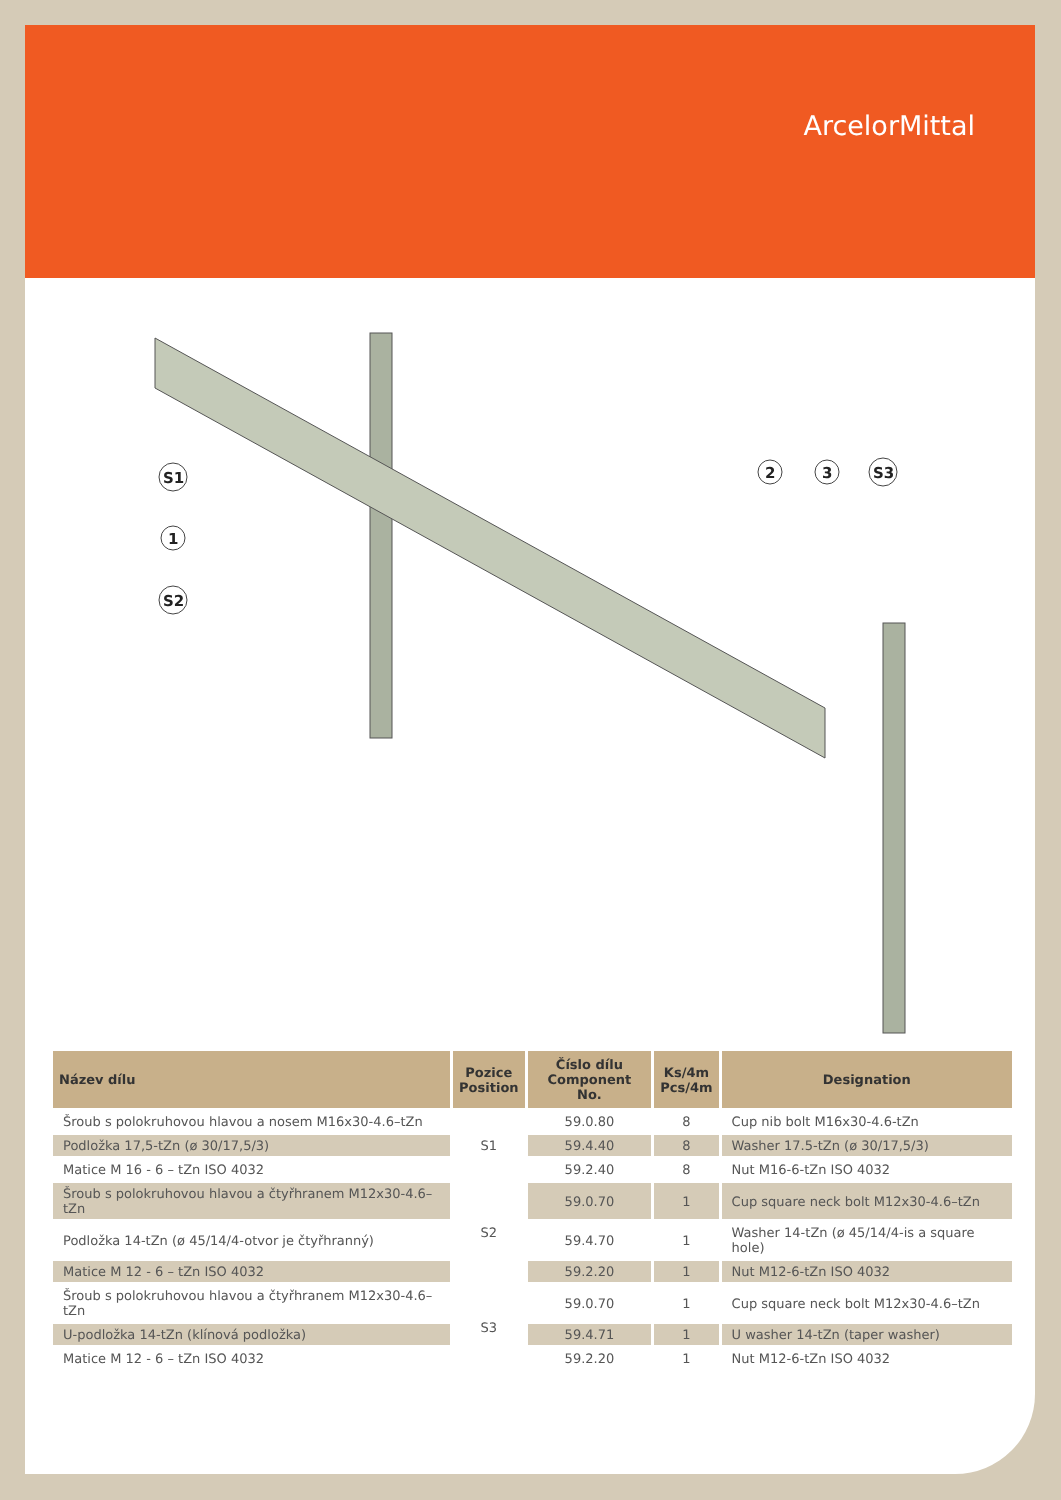ArcelorMittal
S1
1
S2
2
3
S3
| Název dílu | Pozice Position | Číslo dílu Component No. | Ks/4m Pcs/4m | Designation |
| --- | --- | --- | --- | --- |
| Šroub s polokruhovou hlavou a nosem M16x30-4.6–tZn | S1 | 59.0.80 | 8 | Cup nib bolt M16x30-4.6-tZn |
| Podložka 17,5-tZn (ø 30/17,5/3) | | 59.4.40 | 8 | Washer 17.5-tZn (ø 30/17,5/3) |
| Matice M 16 - 6 – tZn ISO 4032 | | 59.2.40 | 8 | Nut M16-6-tZn ISO 4032 |
| Šroub s polokruhovou hlavou a čtyřhranem M12x30-4.6–tZn | S2 | 59.0.70 | 1 | Cup square neck bolt M12x30-4.6–tZn |
| Podložka 14-tZn (ø 45/14/4-otvor je čtyřhranný) | | 59.4.70 | 1 | Washer 14-tZn (ø 45/14/4-is a square hole) |
| Matice M 12 - 6 – tZn ISO 4032 | | 59.2.20 | 1 | Nut M12-6-tZn ISO 4032 |
| Šroub s polokruhovou hlavou a čtyřhranem M12x30-4.6–tZn | S3 | 59.0.70 | 1 | Cup square neck bolt M12x30-4.6–tZn |
| U-podložka 14-tZn (klínová podložka) | | 59.4.71 | 1 | U washer 14-tZn (taper washer) |
| Matice M 12 - 6 – tZn ISO 4032 | | 59.2.20 | 1 | Nut M12-6-tZn ISO 4032 |